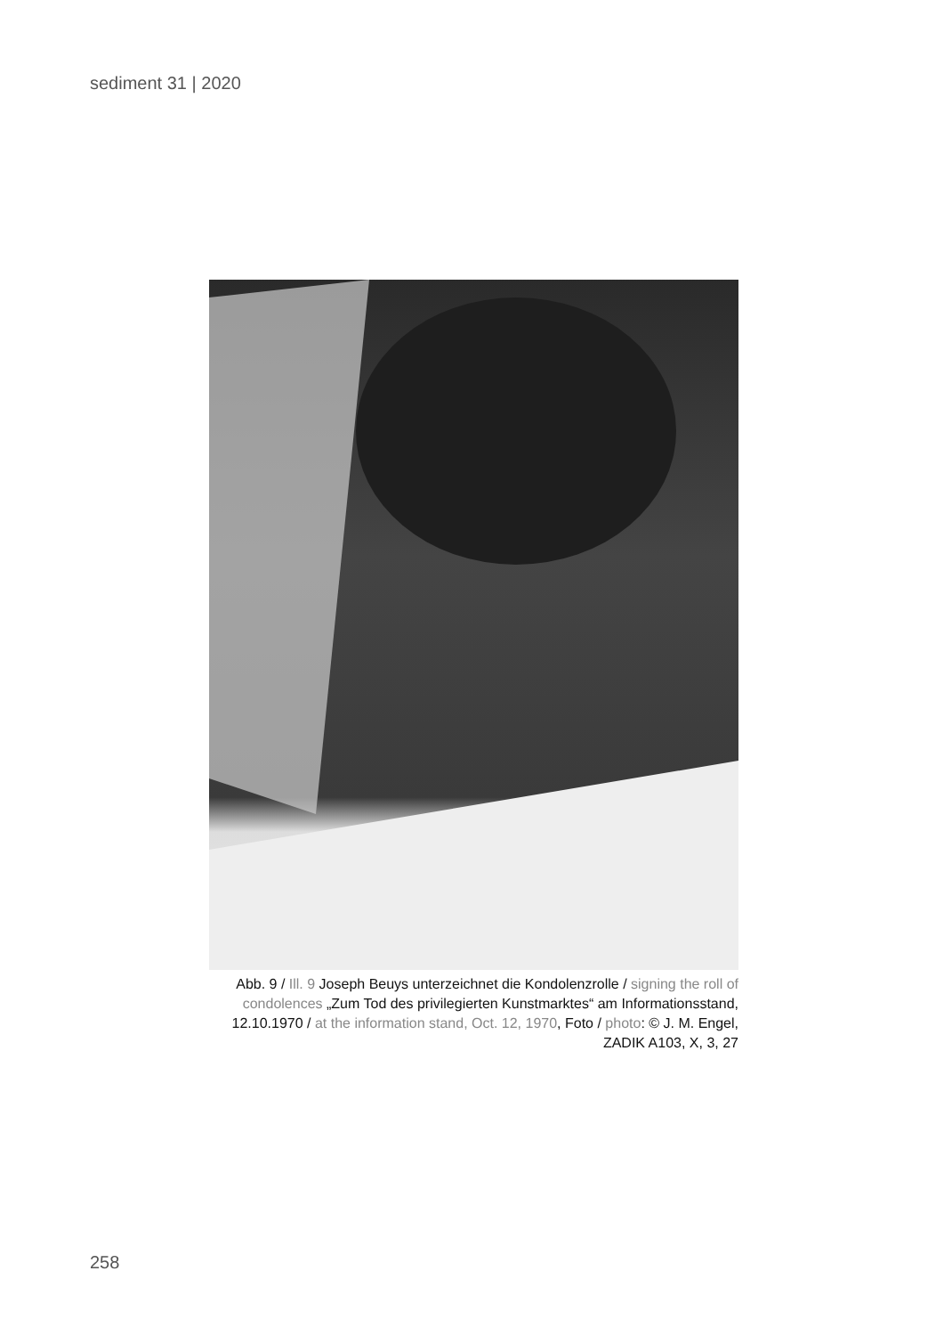sediment 31 | 2020
Abb. 9 / Ill. 9 Joseph Beuys unterzeichnet die Kondolenzrolle / signing the roll of condolences „Zum Tod des privilegierten Kunstmarktes“ am Informationsstand, 12.10.1970 / at the information stand, Oct. 12, 1970, Foto / photo: © J. M. Engel, ZADIK A103, X, 3, 27
258